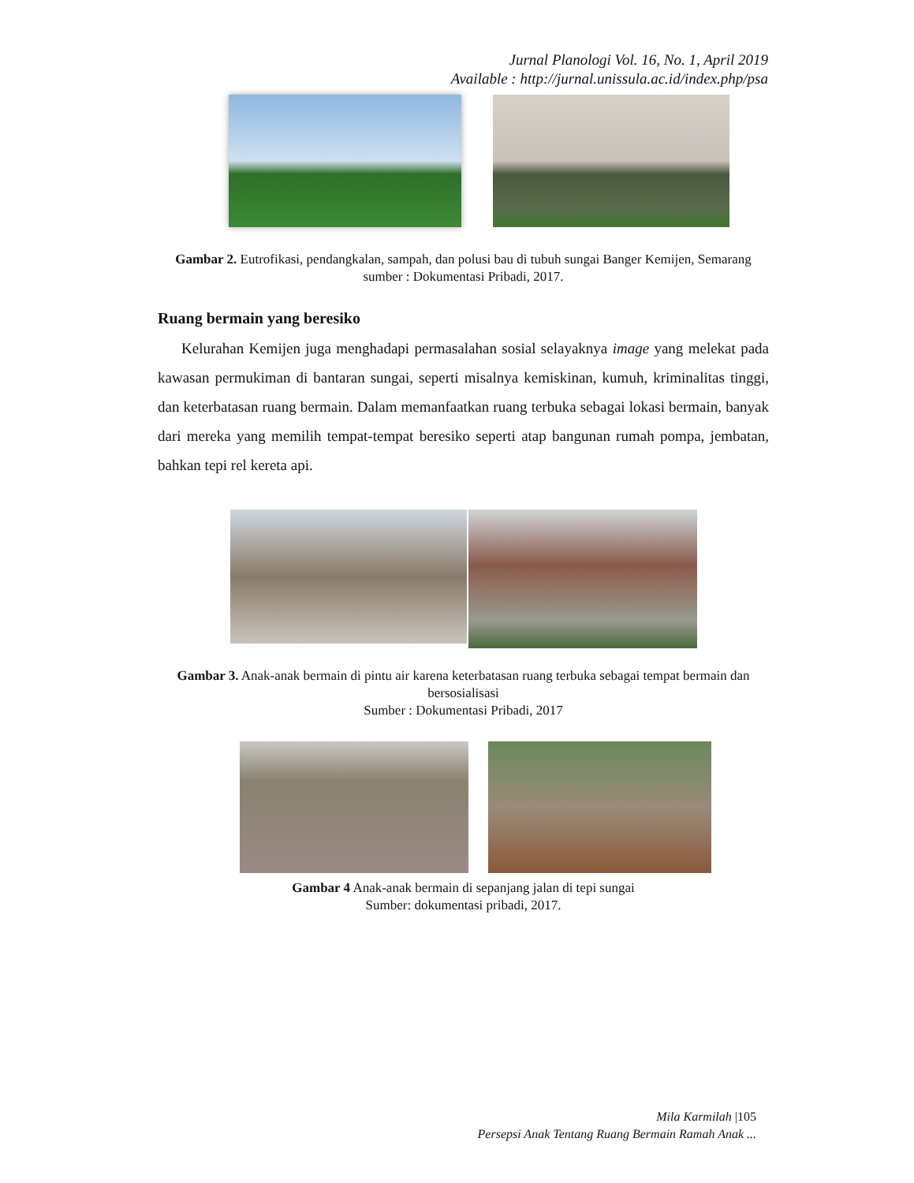Jurnal Planologi Vol. 16, No. 1, April 2019
Available : http://jurnal.unissula.ac.id/index.php/psa
Gambar 2. Eutrofikasi, pendangkalan, sampah, dan polusi bau di tubuh sungai Banger Kemijen, Semarang
sumber : Dokumentasi Pribadi, 2017.
Ruang bermain yang beresiko
Kelurahan Kemijen juga menghadapi permasalahan sosial selayaknya image yang melekat pada kawasan permukiman di bantaran sungai, seperti misalnya kemiskinan, kumuh, kriminalitas tinggi, dan keterbatasan ruang bermain. Dalam memanfaatkan ruang terbuka sebagai lokasi bermain, banyak dari mereka yang memilih tempat-tempat beresiko seperti atap bangunan rumah pompa, jembatan, bahkan tepi rel kereta api.
Gambar 3. Anak-anak bermain di pintu air karena keterbatasan ruang terbuka sebagai tempat bermain dan bersosialisasi
Sumber : Dokumentasi Pribadi, 2017
Gambar 4 Anak-anak bermain di sepanjang jalan di tepi sungai
Sumber: dokumentasi pribadi, 2017.
Mila Karmilah |105
Persepsi Anak Tentang Ruang Bermain Ramah Anak ...